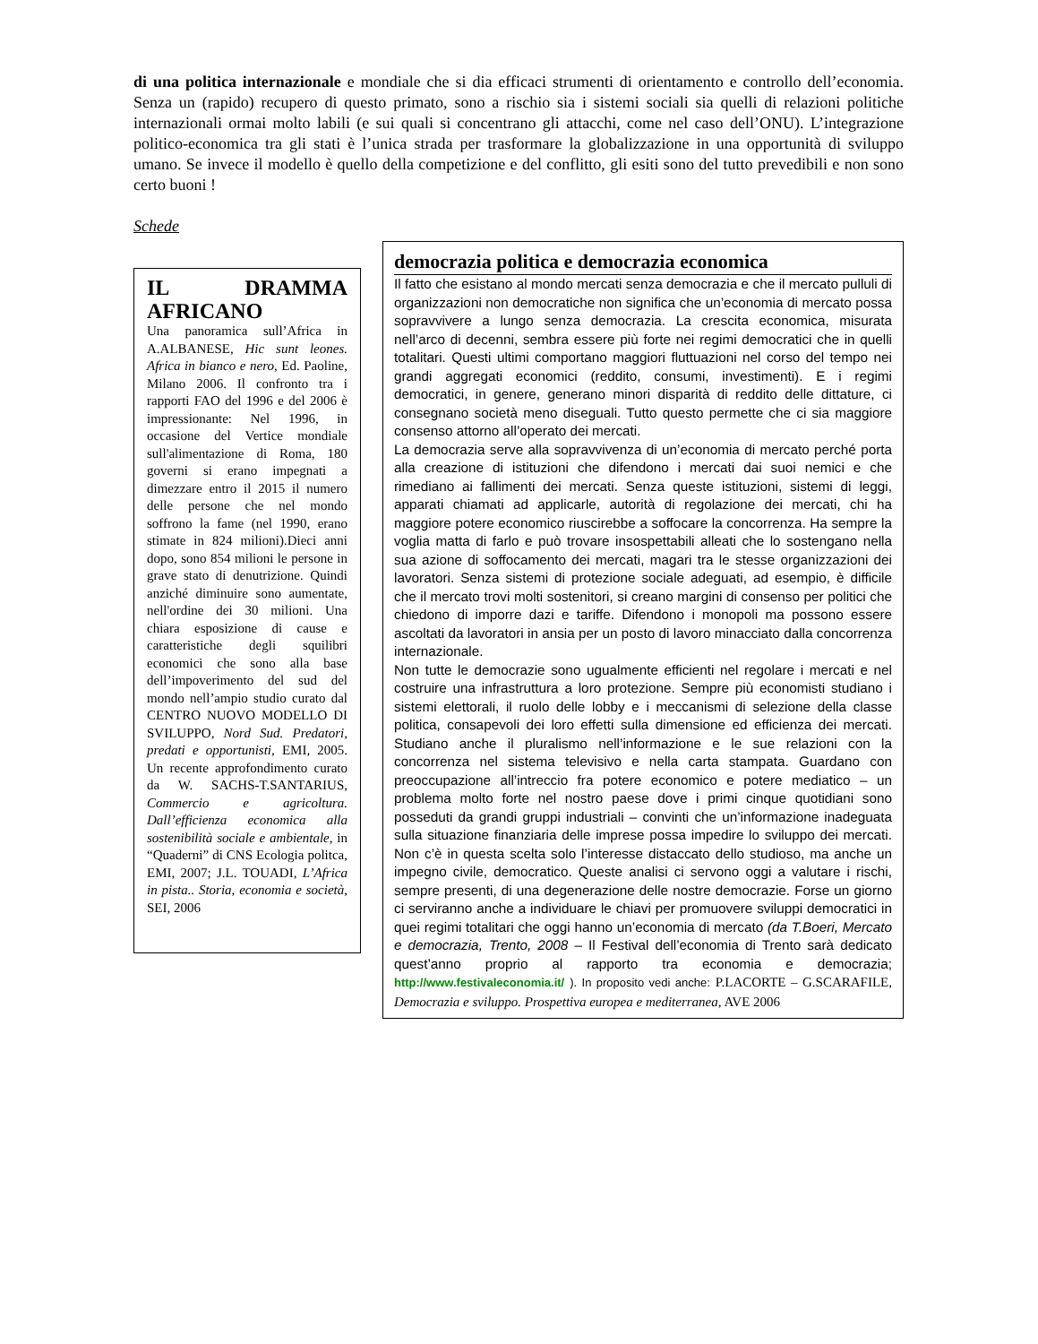di una politica internazionale e mondiale che si dia efficaci strumenti di orientamento e controllo dell’economia. Senza un (rapido) recupero di questo primato, sono a rischio sia i sistemi sociali sia quelli di relazioni politiche internazionali ormai molto labili (e sui quali si concentrano gli attacchi, come nel caso dell’ONU). L’integrazione politico-economica tra gli stati è l’unica strada per trasformare la globalizzazione in una opportunità di sviluppo umano. Se invece il modello è quello della competizione e del conflitto, gli esiti sono del tutto prevedibili e non sono certo buoni !
Schede
IL DRAMMA AFRICANO
Una panoramica sull’Africa in A.ALBANESE, Hic sunt leones. Africa in bianco e nero, Ed. Paoline, Milano 2006. Il confronto tra i rapporti FAO del 1996 e del 2006 è impressionante: Nel 1996, in occasione del Vertice mondiale sull'alimentazione di Roma, 180 governi si erano impegnati a dimezzare entro il 2015 il numero delle persone che nel mondo soffrono la fame (nel 1990, erano stimate in 824 milioni).Dieci anni dopo, sono 854 milioni le persone in grave stato di denutrizione. Quindi anziché diminuire sono aumentate, nell'ordine dei 30 milioni. Una chiara esposizione di cause e caratteristiche degli squilibri economici che sono alla base dell’impoverimento del sud del mondo nell’ampio studio curato dal CENTRO NUOVO MODELLO DI SVILUPPO, Nord Sud. Predatori, predati e opportunisti, EMI, 2005. Un recente approfondimento curato da W. SACHS-T.SANTARIUS, Commercio e agricoltura. Dall’efficienza economica alla sostenibilità sociale e ambientale, in “Quaderni” di CNS Ecologia politca, EMI, 2007; J.L. TOUADI, L’Africa in pista.. Storia, economia e società, SEI, 2006
democrazia politica e democrazia economica
Il fatto che esistano al mondo mercati senza democrazia e che il mercato pulluli di organizzazioni non democratiche non significa che un’economia di mercato possa sopravvivere a lungo senza democrazia. La crescita economica, misurata nell’arco di decenni, sembra essere più forte nei regimi democratici che in quelli totalitari. Questi ultimi comportano maggiori fluttuazioni nel corso del tempo nei grandi aggregati economici (reddito, consumi, investimenti). E i regimi democratici, in genere, generano minori disparità di reddito delle dittature, ci consegnano società meno diseguali. Tutto questo permette che ci sia maggiore consenso attorno all’operato dei mercati.
La democrazia serve alla sopravvivenza di un’economia di mercato perché porta alla creazione di istituzioni che difendono i mercati dai suoi nemici e che rimediano ai fallimenti dei mercati. Senza queste istituzioni, sistemi di leggi, apparati chiamati ad applicarle, autorità di regolazione dei mercati, chi ha maggiore potere economico riuscirebbe a soffocare la concorrenza. Ha sempre la voglia matta di farlo e può trovare insospettabili alleati che lo sostengano nella sua azione di soffocamento dei mercati, magari tra le stesse organizzazioni dei lavoratori. Senza sistemi di protezione sociale adeguati, ad esempio, è difficile che il mercato trovi molti sostenitori, si creano margini di consenso per politici che chiedono di imporre dazi e tariffe. Difendono i monopoli ma possono essere ascoltati da lavoratori in ansia per un posto di lavoro minacciato dalla concorrenza internazionale.
Non tutte le democrazie sono ugualmente efficienti nel regolare i mercati e nel costruire una infrastruttura a loro protezione. Sempre più economisti studiano i sistemi elettorali, il ruolo delle lobby e i meccanismi di selezione della classe politica, consapevoli dei loro effetti sulla dimensione ed efficienza dei mercati. Studiano anche il pluralismo nell’informazione e le sue relazioni con la concorrenza nel sistema televisivo e nella carta stampata. Guardano con preoccupazione all’intreccio fra potere economico e potere mediatico – un problema molto forte nel nostro paese dove i primi cinque quotidiani sono posseduti da grandi gruppi industriali – convinti che un’informazione inadeguata sulla situazione finanziaria delle imprese possa impedire lo sviluppo dei mercati. Non c’è in questa scelta solo l’interesse distaccato dello studioso, ma anche un impegno civile, democratico. Queste analisi ci servono oggi a valutare i rischi, sempre presenti, di una degenerazione delle nostre democrazie. Forse un giorno ci serviranno anche a individuare le chiavi per promuovere sviluppi democratici in quei regimi totalitari che oggi hanno un’economia di mercato (da T.Boeri, Mercato e democrazia, Trento, 2008 – Il Festival dell’economia di Trento sarà dedicato quest’anno proprio al rapporto tra economia e democrazia; http://www.festivaleconomia.it/ ). In proposito vedi anche: P.LACORTE – G.SCARAFILE, Democrazia e sviluppo. Prospettiva europea e mediterranea, AVE 2006